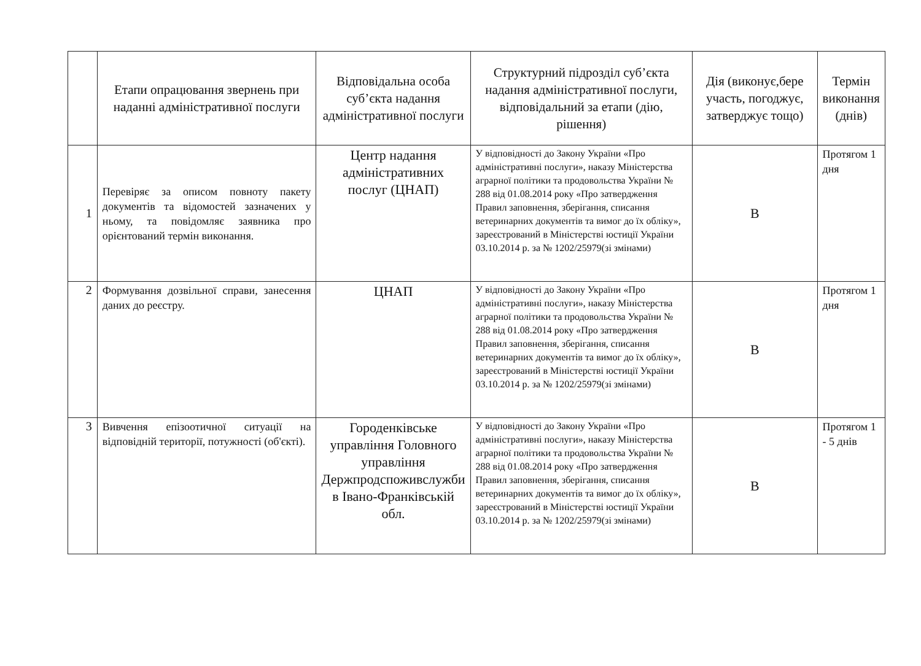| | Етапи опрацювання звернень при наданні адміністративної послуги | Відповідальна особа суб’єкта надання адміністративної послуги | Структурний підрозділ суб’єкта надання адміністративної послуги, відповідальний за етапи (дію, рішення) | Дія (виконує,бере участь, погоджує, затверджує тощо) | Термін виконання (днів) |
| --- | --- | --- | --- | --- | --- |
| 1 | Перевіряє за описом повноту пакету документів та відомостей зазначених у ньому, та повідомляє заявника про орієнтований термін виконання. | Центр надання адміністративних послуг (ЦНАП) | У відповідності до Закону України «Про адміністративні послуги», наказу Міністерства аграрної політики та продовольства України № 288 від 01.08.2014 року «Про затвердження Правил заповнення, зберігання, списання ветеринарних документів та вимог до їх обліку», зареєстрований в Міністерстві юстиції України 03.10.2014 р. за № 1202/25979(зі змінами) | В | Протягом 1 дня |
| 2 | Формування дозвільної справи, занесення даних до реєстру. | ЦНАП | У відповідності до Закону України «Про адміністративні послуги», наказу Міністерства аграрної політики та продовольства України № 288 від 01.08.2014 року «Про затвердження Правил заповнення, зберігання, списання ветеринарних документів та вимог до їх обліку», зареєстрований в Міністерстві юстиції України 03.10.2014 р. за № 1202/25979(зі змінами) | В | Протягом 1 дня |
| 3 | Вивчення епізоотичної ситуації на відповідній території, потужності (об'єкті). | Городенківське управління Головного управління Держпродспоживслужби в Івано-Франківській обл. | У відповідності до Закону України «Про адміністративні послуги», наказу Міністерства аграрної політики та продовольства України № 288 від 01.08.2014 року «Про затвердження Правил заповнення, зберігання, списання ветеринарних документів та вимог до їх обліку», зареєстрований в Міністерстві юстиції України 03.10.2014 р. за № 1202/25979(зі змінами) | В | Протягом 1 - 5 днів |